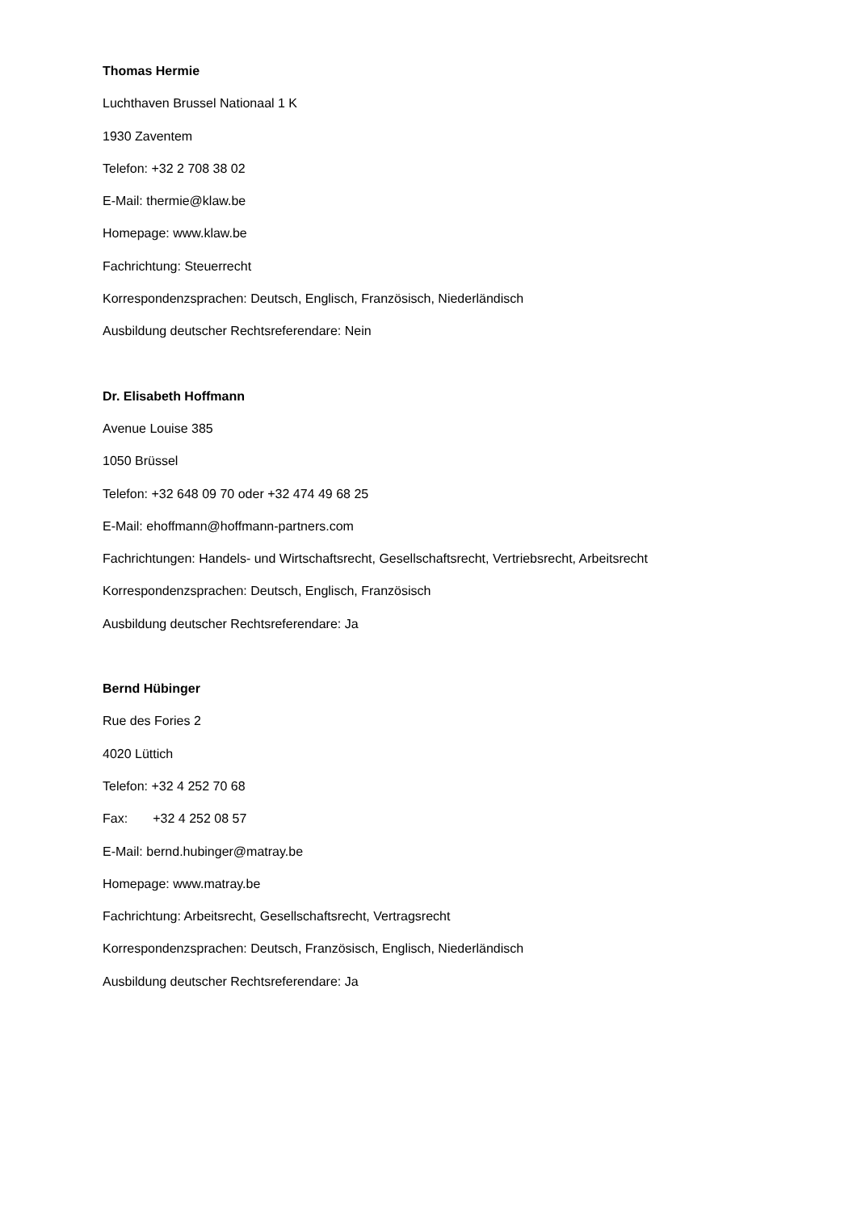Thomas Hermie
Luchthaven Brussel Nationaal 1 K
1930 Zaventem
Telefon: +32 2 708 38 02
E-Mail: thermie@klaw.be
Homepage: www.klaw.be
Fachrichtung: Steuerrecht
Korrespondenzsprachen: Deutsch, Englisch, Französisch, Niederländisch
Ausbildung deutscher Rechtsreferendare: Nein
Dr. Elisabeth Hoffmann
Avenue Louise 385
1050 Brüssel
Telefon: +32 648 09 70 oder +32 474 49 68 25
E-Mail: ehoffmann@hoffmann-partners.com
Fachrichtungen: Handels- und Wirtschaftsrecht, Gesellschaftsrecht, Vertriebsrecht, Arbeitsrecht
Korrespondenzsprachen: Deutsch, Englisch, Französisch
Ausbildung deutscher Rechtsreferendare: Ja
Bernd Hübinger
Rue des Fories 2
4020 Lüttich
Telefon: +32 4 252 70 68
Fax: +32 4 252 08 57
E-Mail: bernd.hubinger@matray.be
Homepage: www.matray.be
Fachrichtung: Arbeitsrecht, Gesellschaftsrecht, Vertragsrecht
Korrespondenzsprachen: Deutsch, Französisch, Englisch, Niederländisch
Ausbildung deutscher Rechtsreferendare: Ja